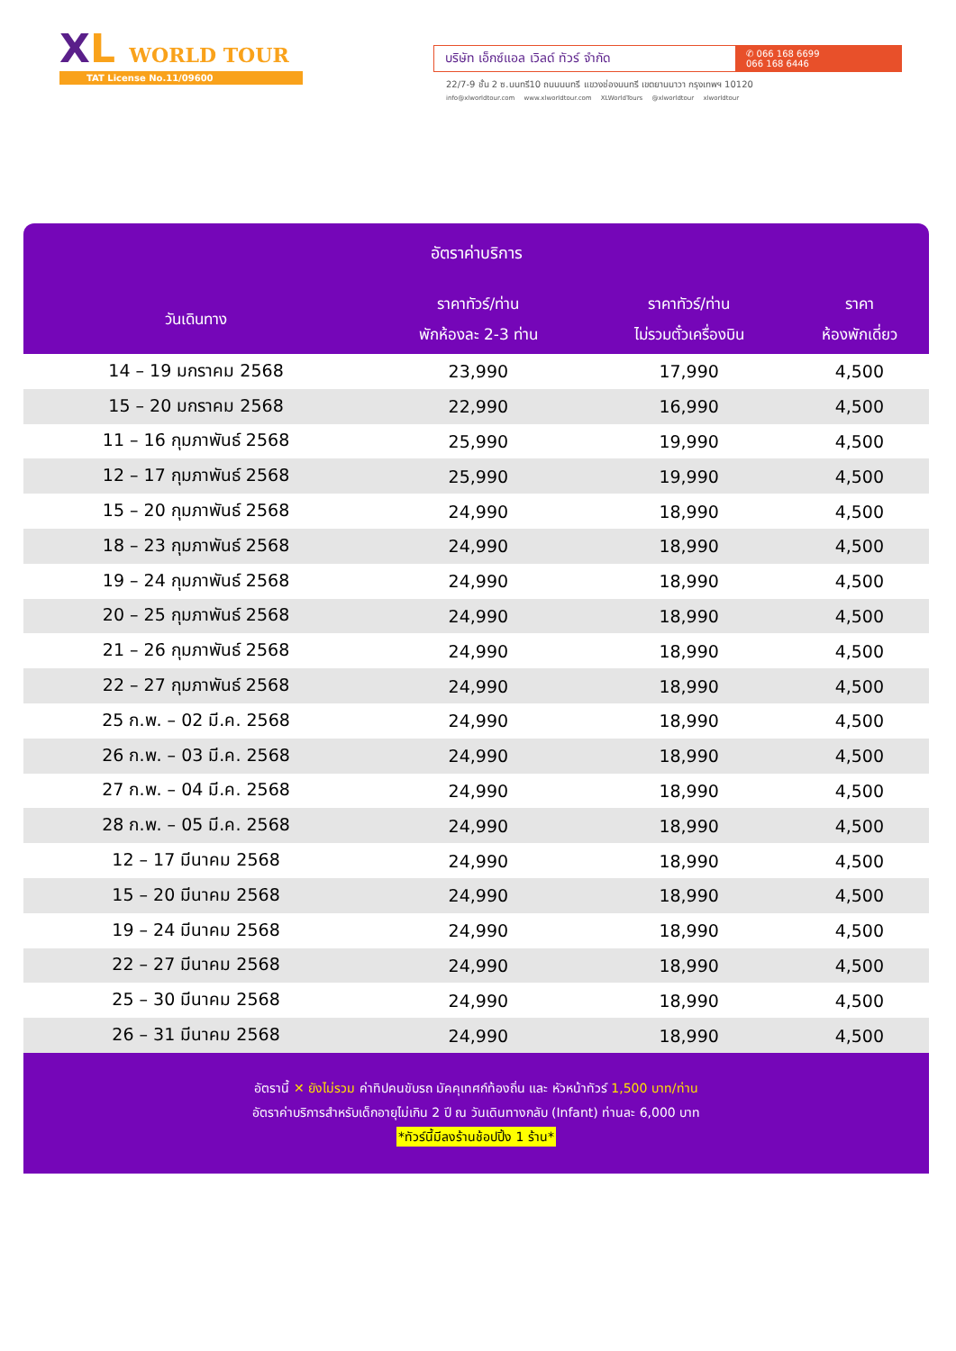XL WORLD TOUR
TAT License No.11/09600
บริษัท เอ็กซ์แอล เวิลด์ ทัวร์ จำกัด
✆ 066 168 6699
066 168 6446
22/7-9 ชั้น 2 ซ.นนทรี10 ถนนนนทรี แขวงช่องนนทรี เขตยานนาวา กรุงเทพฯ 10120
info@xlworldtour.com www.xlworldtour.com XLWorldTours @xlworldtour xlworldtour
อัตราค่าบริการ
| วันเดินทาง | ราคาทัวร์/ท่าน พักห้องละ 2-3 ท่าน | ราคาทัวร์/ท่าน ไม่รวมตั๋วเครื่องบิน | ราคา ห้องพักเดี่ยว |
| --- | --- | --- | --- |
| 14 – 19 มกราคม 2568 | 23,990 | 17,990 | 4,500 |
| 15 – 20 มกราคม 2568 | 22,990 | 16,990 | 4,500 |
| 11 – 16 กุมภาพันธ์ 2568 | 25,990 | 19,990 | 4,500 |
| 12 – 17 กุมภาพันธ์ 2568 | 25,990 | 19,990 | 4,500 |
| 15 – 20 กุมภาพันธ์ 2568 | 24,990 | 18,990 | 4,500 |
| 18 – 23 กุมภาพันธ์ 2568 | 24,990 | 18,990 | 4,500 |
| 19 – 24 กุมภาพันธ์ 2568 | 24,990 | 18,990 | 4,500 |
| 20 – 25 กุมภาพันธ์ 2568 | 24,990 | 18,990 | 4,500 |
| 21 – 26 กุมภาพันธ์ 2568 | 24,990 | 18,990 | 4,500 |
| 22 – 27 กุมภาพันธ์ 2568 | 24,990 | 18,990 | 4,500 |
| 25 ก.พ. – 02 มี.ค. 2568 | 24,990 | 18,990 | 4,500 |
| 26 ก.พ. – 03 มี.ค. 2568 | 24,990 | 18,990 | 4,500 |
| 27 ก.พ. – 04 มี.ค. 2568 | 24,990 | 18,990 | 4,500 |
| 28 ก.พ. – 05 มี.ค. 2568 | 24,990 | 18,990 | 4,500 |
| 12 – 17 มีนาคม 2568 | 24,990 | 18,990 | 4,500 |
| 15 – 20 มีนาคม 2568 | 24,990 | 18,990 | 4,500 |
| 19 – 24 มีนาคม 2568 | 24,990 | 18,990 | 4,500 |
| 22 – 27 มีนาคม 2568 | 24,990 | 18,990 | 4,500 |
| 25 – 30 มีนาคม 2568 | 24,990 | 18,990 | 4,500 |
| 26 – 31 มีนาคม 2568 | 24,990 | 18,990 | 4,500 |
อัตรานี้ ✕ ยังไม่รวม ค่าทิปคนขับรถ มัคคุเทศก์ท้องถิ่น และ หัวหน้าทัวร์ 1,500 บาท/ท่าน
อัตราค่าบริการสำหรับเด็กอายุไม่เกิน 2 ปี ณ วันเดินทางกลับ (Infant) ท่านละ 6,000 บาท
*ทัวร์นี้มีลงร้านช้อปปิ้ง 1 ร้าน*